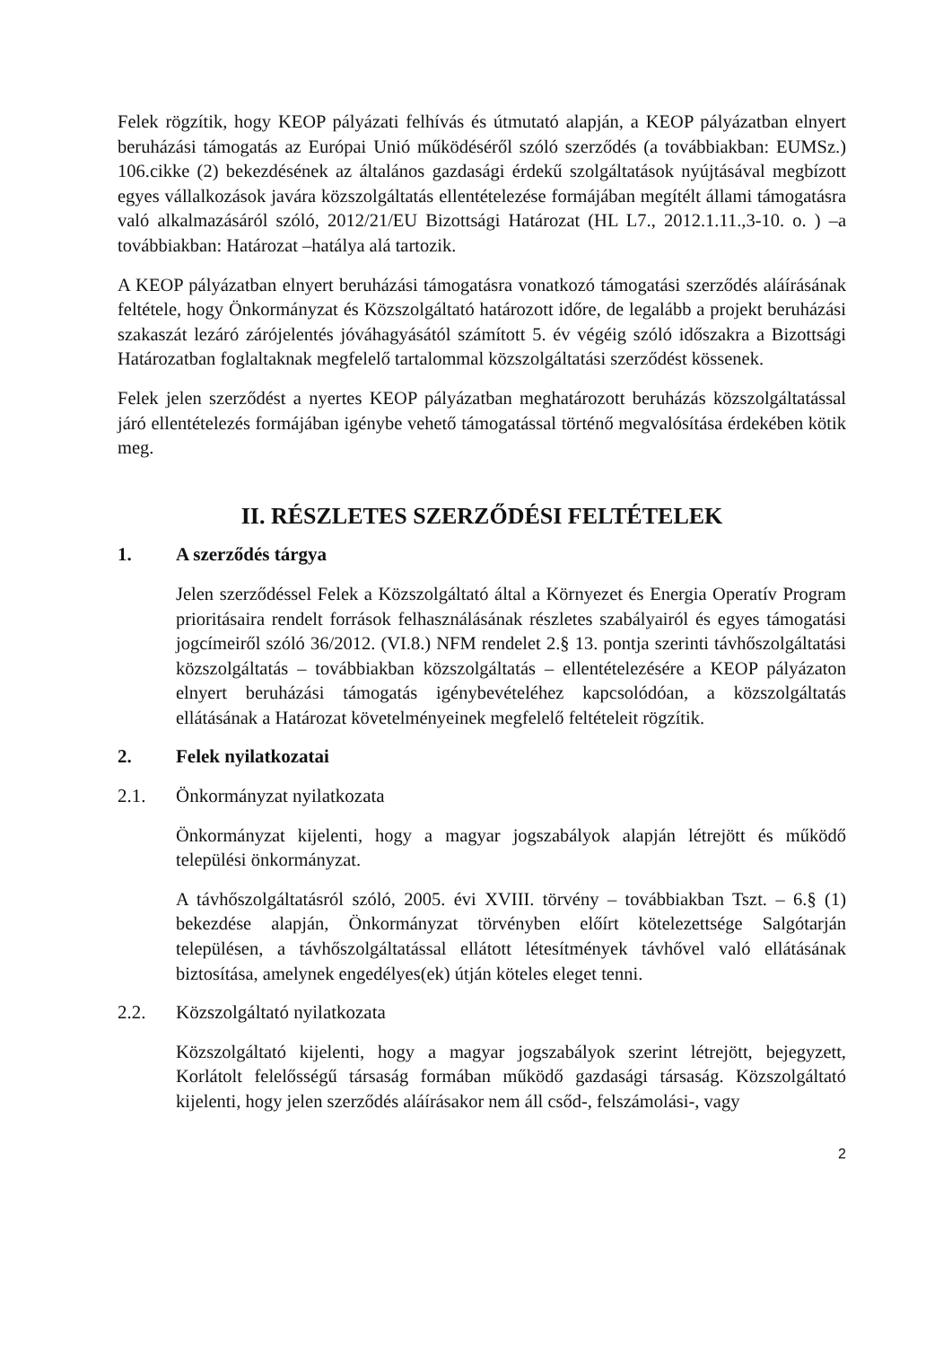Felek rögzítik, hogy KEOP pályázati felhívás és útmutató alapján, a KEOP pályázatban elnyert beruházási támogatás az Európai Unió működéséről szóló szerződés (a továbbiakban: EUMSz.) 106.cikke (2) bekezdésének az általános gazdasági érdekű szolgáltatások nyújtásával megbízott egyes vállalkozások javára közszolgáltatás ellentételezése formájában megítélt állami támogatásra való alkalmazásáról szóló, 2012/21/EU Bizottsági Határozat (HL L7., 2012.1.11.,3-10. o. ) –a továbbiakban: Határozat –hatálya alá tartozik.
A KEOP pályázatban elnyert beruházási támogatásra vonatkozó támogatási szerződés aláírásának feltétele, hogy Önkormányzat és Közszolgáltató határozott időre, de legalább a projekt beruházási szakaszát lezáró zárójelentés jóváhagyásától számított 5. év végéig szóló időszakra a Bizottsági Határozatban foglaltaknak megfelelő tartalommal közszolgáltatási szerződést kössenek.
Felek jelen szerződést a nyertes KEOP pályázatban meghatározott beruházás közszolgáltatással járó ellentételezés formájában igénybe vehető támogatással történő megvalósítása érdekében kötik meg.
II. RÉSZLETES SZERZŐDÉSI FELTÉTELEK
1. A szerződés tárgya
Jelen szerződéssel Felek a Közszolgáltató által a Környezet és Energia Operatív Program prioritásaira rendelt források felhasználásának részletes szabályairól és egyes támogatási jogcímeiről szóló 36/2012. (VI.8.) NFM rendelet 2.§ 13. pontja szerinti távhőszolgáltatási közszolgáltatás – továbbiakban közszolgáltatás – ellentételezésére a KEOP pályázaton elnyert beruházási támogatás igénybevételéhez kapcsolódóan, a közszolgáltatás ellátásának a Határozat követelményeinek megfelelő feltételeit rögzítik.
2. Felek nyilatkozatai
2.1. Önkormányzat nyilatkozata
Önkormányzat kijelenti, hogy a magyar jogszabályok alapján létrejött és működő települési önkormányzat.
A távhőszolgáltatásról szóló, 2005. évi XVIII. törvény – továbbiakban Tszt. – 6.§ (1) bekezdése alapján, Önkormányzat törvényben előírt kötelezettsége Salgótarján településen, a távhőszolgáltatással ellátott létesítmények távhővel való ellátásának biztosítása, amelynek engedélyes(ek) útján köteles eleget tenni.
2.2. Közszolgáltató nyilatkozata
Közszolgáltató kijelenti, hogy a magyar jogszabályok szerint létrejött, bejegyzett, Korlátolt felelősségű társaság formában működő gazdasági társaság. Közszolgáltató kijelenti, hogy jelen szerződés aláírásakor nem áll csőd-, felszámolási-, vagy
2